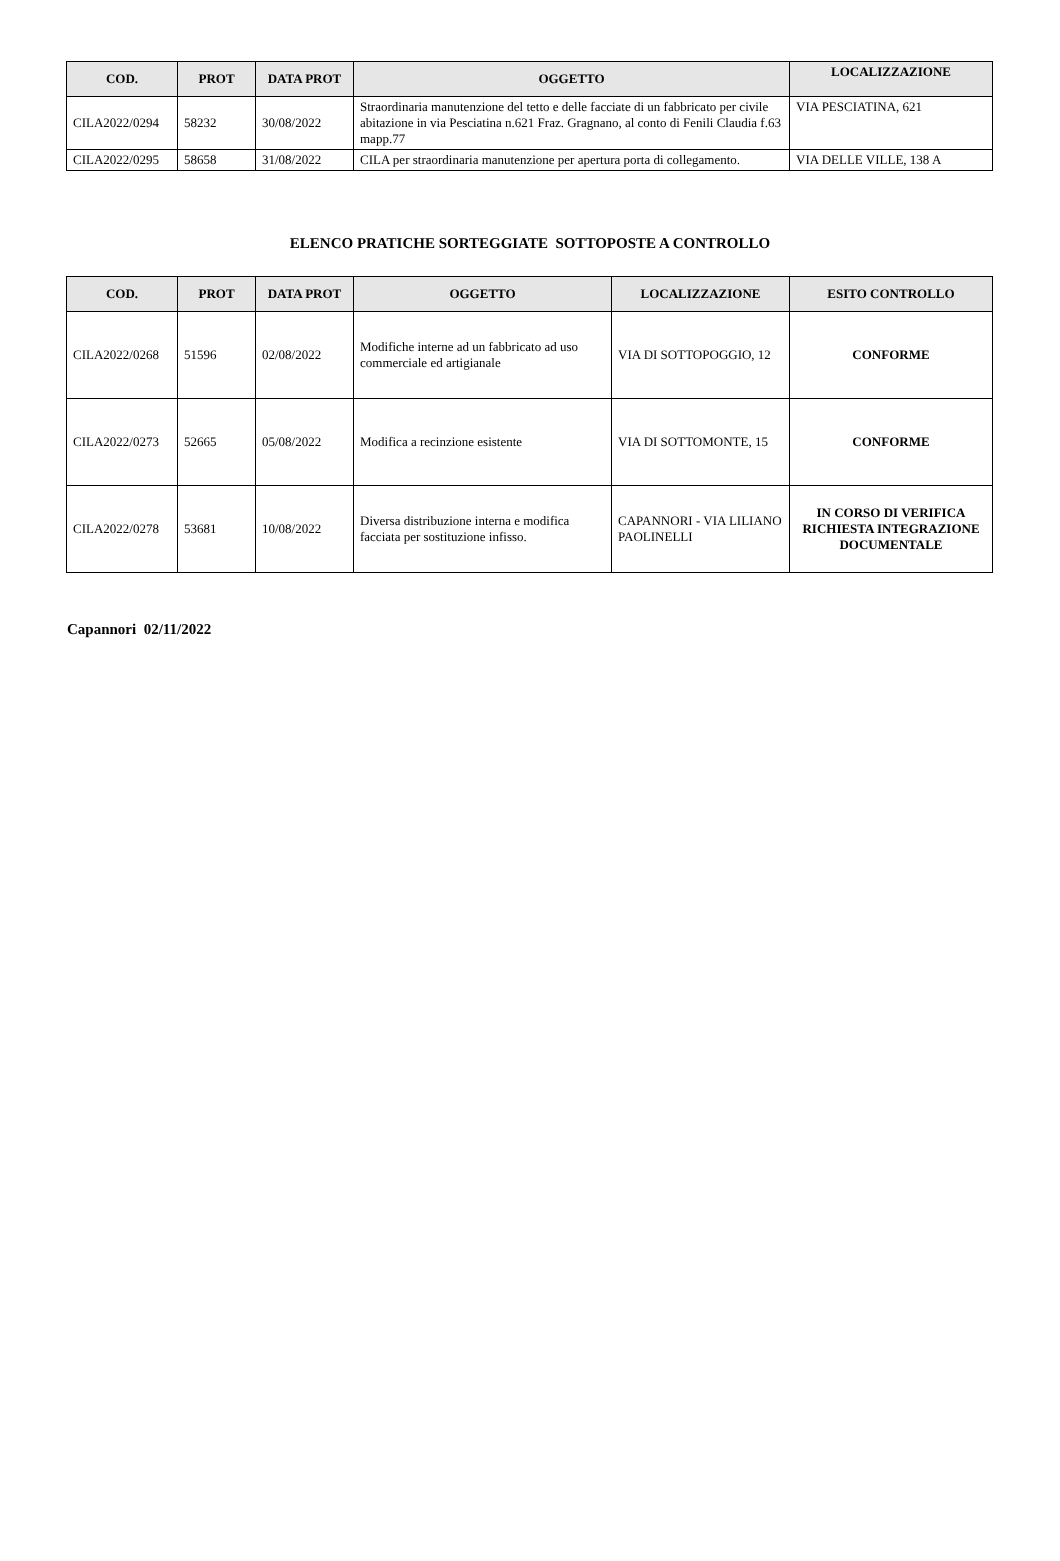| COD. | PROT | DATA PROT | OGGETTO | LOCALIZZAZIONE |
| --- | --- | --- | --- | --- |
| CILA2022/0294 | 58232 | 30/08/2022 | Straordinaria manutenzione del tetto e delle facciate di un fabbricato per civile abitazione in via Pesciatina n.621 Fraz. Gragnano, al conto di Fenili Claudia f.63 mapp.77 | VIA PESCIATINA, 621 |
| CILA2022/0295 | 58658 | 31/08/2022 | CILA per straordinaria manutenzione per apertura porta di collegamento. | VIA DELLE VILLE, 138 A |
ELENCO PRATICHE SORTEGGIATE SOTTOPOSTE A CONTROLLO
| COD. | PROT | DATA PROT | OGGETTO | LOCALIZZAZIONE | ESITO CONTROLLO |
| --- | --- | --- | --- | --- | --- |
| CILA2022/0268 | 51596 | 02/08/2022 | Modifiche interne ad un fabbricato ad uso commerciale ed artigianale | VIA DI SOTTOPOGGIO, 12 | CONFORME |
| CILA2022/0273 | 52665 | 05/08/2022 | Modifica a recinzione esistente | VIA DI SOTTOMONTE, 15 | CONFORME |
| CILA2022/0278 | 53681 | 10/08/2022 | Diversa distribuzione interna e modifica facciata per sostituzione infisso. | CAPANNORI - VIA LILIANO PAOLINELLI | IN CORSO DI VERIFICA RICHIESTA INTEGRAZIONE DOCUMENTALE |
Capannori 02/11/2022